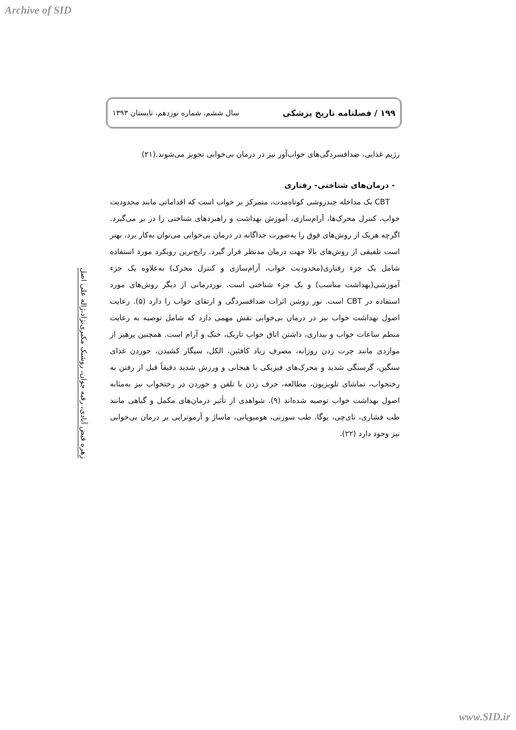Archive of SID
۱۹۹ / فصلنامه تاریخ پزشکی سال ششم، شماره نوزدهم، تابستان ۱۳۹۳
زهره فیض آبادی، رقیه جوان، روشنک مکبری‌نژاد،ژاله علی اصل
رژیم غذایی، ضدافسردگی‌های خواب‌آور نیز در درمان بی‌خوابی تجویز می‌شوند.(۲۱)
- درمان‌های شناختی- رفتاری
CBT یک مداخله چندروشی کوتاه‌مدت، متمرکز بر خواب است که اقداماتی مانند محدودیت خواب، کنترل محرک‌ها، آرام‌سازی، آموزش بهداشت و راهبردهای شناختی را در بر می‌گیرد. اگرچه هریک از روش‌های فوق را به‌صورت جداگانه در درمان بی‌خوابی می‌توان به‌کار برد، بهتر است تلفیقی از روش‌های بالا جهت درمان مدنظر قرار گیرد. رایج‌ترین رویکرد مورد استفاده شامل یک جزء رفتاری(محدودیت خواب، آرام‌سازی و کنترل محرک) به‌علاوه یک جزء آموزشی(بهداشت مناسب) و یک جزء شناختی است. نوردرمانی از دیگر روش‌های مورد استفاده در CBT است. نور روشن اثرات ضدافسردگی و ارتقای خواب را دارد (۵). رعایت اصول بهداشت خواب نیز در درمان بی‌خوابی نقش مهمی دارد که شامل توصیه به رعایت منظم ساعات خواب و بیداری، داشتن اتاق خواب تاریک، خنک و آرام است. همچنین پرهیز از مواردی مانند چرت زدن روزانه، مصرف زیاد کافئین، الکل، سیگار کشیدن، خوردن غذای سنگین، گرسنگی شدید و محرک‌های فیزیکی یا هیجانی و ورزش شدید دقیقاً قبل از رفتن به رختخواب، تماشای تلویزیون، مطالعه، حرف زدن با تلفن و خوردن در رختخواب نیز به‌مثابه اصول بهداشت خواب توصیه شده‌اند (۹). شواهدی از تأثیر درمان‌های مکمل و گیاهی مانند طب فشاری، تای‌چی، یوگا، طب سوزنی، هومیوپاتی، ماساژ و آرموتراپی بر درمان بی‌خوابی نیز وجود دارد (۲۲).
www.SID.ir